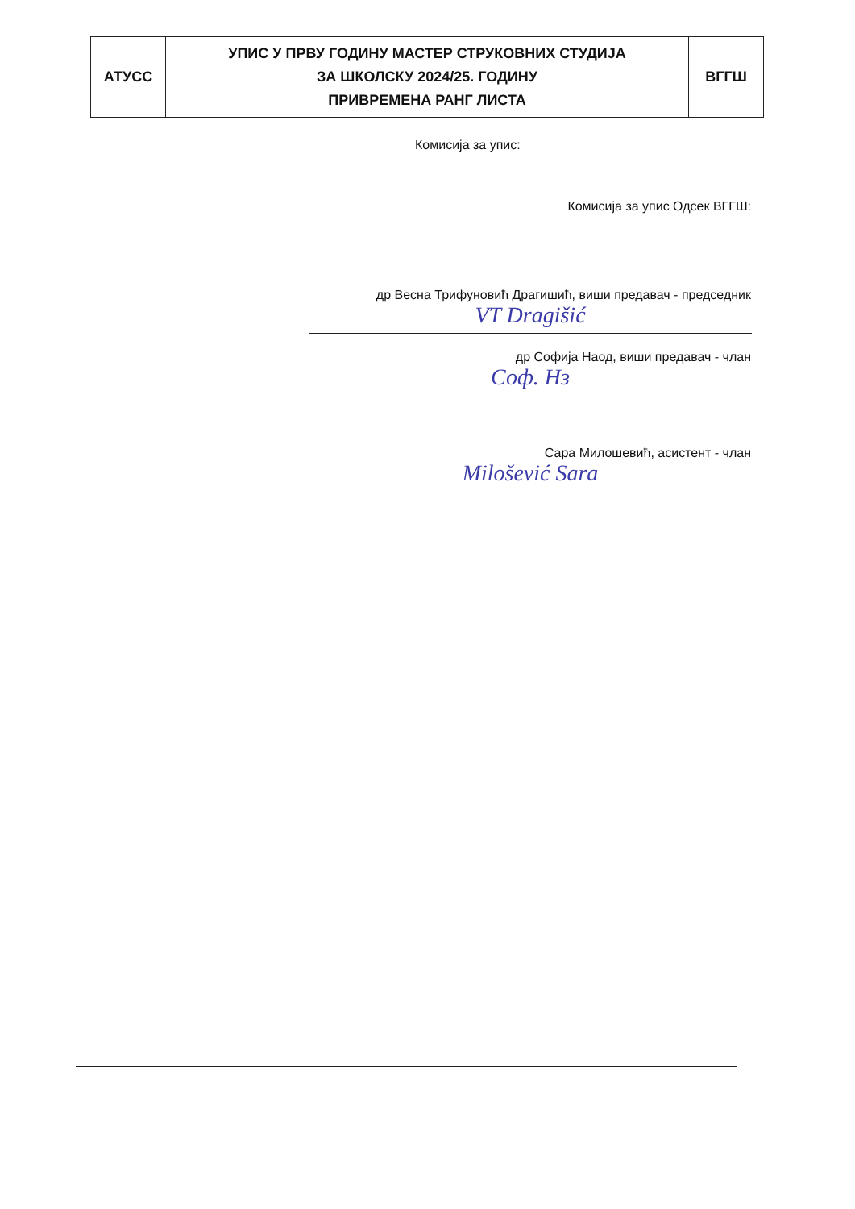| АТУСС | УПИС У ПРВУ ГОДИНУ МАСТЕР СТРУКОВНИХ СТУДИЈА ЗА ШКОЛСКУ 2024/25. ГОДИНУ ПРИВРЕМЕНА РАНГ ЛИСТА | ВГГШ |
Комисија за упис:
Комисија за упис Одсек ВГГШ:
др Весна Трифуновић Драгишић, виши предавач - председник
VT Dragišić
др Софија Наод, виши предавач - члан
Соф. Нз
Сара Милошевић, асистент - члан
Milošević Sara